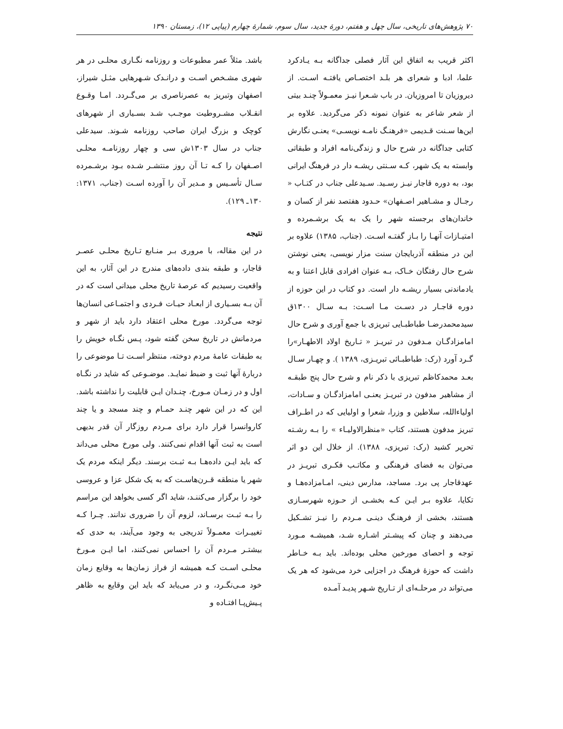۷۰ پژوهش‌های تاریخی، سال چهل و هفتم، دورهٔ جدید، سال سوم، شمارهٔ چهارم (پیاپی ۱۲)، زمستان ۱۳۹۰
اکثر قریب به اتفاق این آثار فصلی جداگانه بـه یـادکرد علما، ادبا و شعرای هر بلـد اختصـاص یافتـه اسـت. از دیروزیان تا امروزیان. در باب شـعرا نیـز معمـولاً چنـد بیتی از شعر شاعر به عنوان نمونه ذکر می‌گردید. علاوه بر این‌ها سـنت قـدیمی «فرهنـگ نامـه نویسـی» یعنـی نگارش کتابی جداگانه در شرح حال و زندگی‌نامه افراد و طبقاتی وابسته به یک شهر، کـه سـنتی ریشـه دار در فرهنگ ایرانی بود، به دوره قاجار نیـز رسـید. سـیدعلی جناب در کتـاب « رجـال و مشـاهیر اصـفهان» حـدود هفتصد نفر از کسان و خاندان‌های برجسته شهر را یک به یک برشـمرده و امتیـازات آنهـا را بـاز گفتـه اسـت. (جناب، ۱۳۸۵) علاوه بر این در منطقه آذربایجان سنت مزار نویسی، یعنی نوشتن شرح حال رفتگان خـاک، بـه عنوان افرادی قابل اعتنا و به یادماندنی بسیار ریشـه دار است. دو کتاب در این حوزه از دوره قاجـار در دسـت مـا اسـت: بـه سـال ۱۳۰۰ق سیدمحمدرضـا طباطبـایی تبریزی با جمع آوری و شرح حال امامزادگـان مـدفون در تبریـز « تـاریخ اولاد الاطهـار»را گـرد آورد (رک: طباطبـائی تبریـزی، ۱۳۸۹ ). و چهـار سـال بعـد محمدکاظم تبریزی با ذکر نام و شرح حال پنج طبقـه از مشاهیر مدفون در تبریـز یعنـی امامزادگـان و سـادات، اولیاءالله، سلاطین و وزرا، شعرا و اولیایی که در اطـراف تبریز مدفون هستند، کتاب «منظرالاولیـاء » را بـه رشـته تحریر کشید (رک: تبریزی، ۱۳۸۸). از خلال این دو اثر می‌توان به فضای فرهنگی و مکاتـب فکـری تبریـز در عهدقاجار پی برد. مساجد، مدارس دینی، امـامزاده‌هـا و تکایا، علاوه بـر ایـن کـه بخشـی از حـوزه شهرسـازی هستند، بخشی از فرهنـگ دینـی مـردم را نیـز تشـکیل می‌دهند و چنان که پیشـتر اشـاره شـد، همیشـه مـورد توجه و احصای مورخین محلی بوده‌اند. باید بـه خـاطر داشت که حوزهٔ فرهنگ در اجزایی خرد می‌شود که هر یک می‌تواند در مرحلـه‌ای از تـاریخ شـهر پدیـد آمـده
باشد. مثلاً عمر مطبوعات و روزنامه نگـاری محلـی در هر شهری مشـخص اسـت و درانـدک شـهرهایی مثـل شیراز، اصفهان وتبریز به عصرناصری بر می‌گـردد. امـا وقـوع انقـلاب مشـروطیت موجـب شـد بسـیاری از شهرهای کوچک و بزرگ ایران صاحب روزنامه شـوند. سیدعلی جناب در سال ۱۳۰۳ش سی و چهار روزنامـه محلـی اصـفهان را کـه تـا آن روز منتشـر شـده بـود برشـمرده سـال تأسـیس و مـدیر آن را آورده اسـت (جناب، ۱۳۷۱: ۱۳۰ـ ۱۲۹).
نتیجه
در این مقاله، با مروری بـر منـابع تـاریخ محلـی عصـر قاجار، و طبقه بندی داده‌های مندرج در این آثار، به این واقعیت رسیدیم که عرصهٔ تاریخ محلی میدانی است که در آن بـه بسـیاری از ابعـاد حیـات فـردی و اجتمـاعی انسان‌ها توجه می‌گردد. مورخ محلی اعتقاد دارد باید از شهر و مردمانش در تاریخ سخن گفته شود، پـس نگـاه خویش را به طبقات عامهٔ مردم دوخته، منتظر اسـت تـا موضوعی را دربارهٔ آنها ثبت و ضبط نمایـد. موضـوعی که شاید در نگـاه اول و در زمـان مـورخ، چنـدان ایـن قابلیت را نداشته باشد. این که در این شهر چنـد حمـام و چند مسجد و یا چند کاروانسرا قرار دارد برای مـردم روزگار آن قدر بدیهی است به ثبت آنها اقدام نمی‌کنند. ولی مورخ محلی می‌داند که باید ایـن داده‌هـا بـه ثبـت برسند. دیگر اینکه مردم یک شهر یا منطقه قـرن‌هاسـت که به یک شکل عزا و عروسی خود را برگزار می‌کننـد، شاید اگر کسی بخواهد این مراسم را بـه ثبـت برسـاند، لزوم آن را ضروری ندانند. چـرا کـه تغییـرات معمـولاً تدریجی به وجود می‌آیند، به حدی که بیشتـر مـردم آن را احساس نمی‌کنند، اما ایـن مـورخ محلـی اسـت کـه همیشه از فراز زمان‌ها به وقایع زمان خود مـی‌نگـرد، و در می‌یابد که باید این وقایع به ظاهر پـیش‌پـا افتـاده و